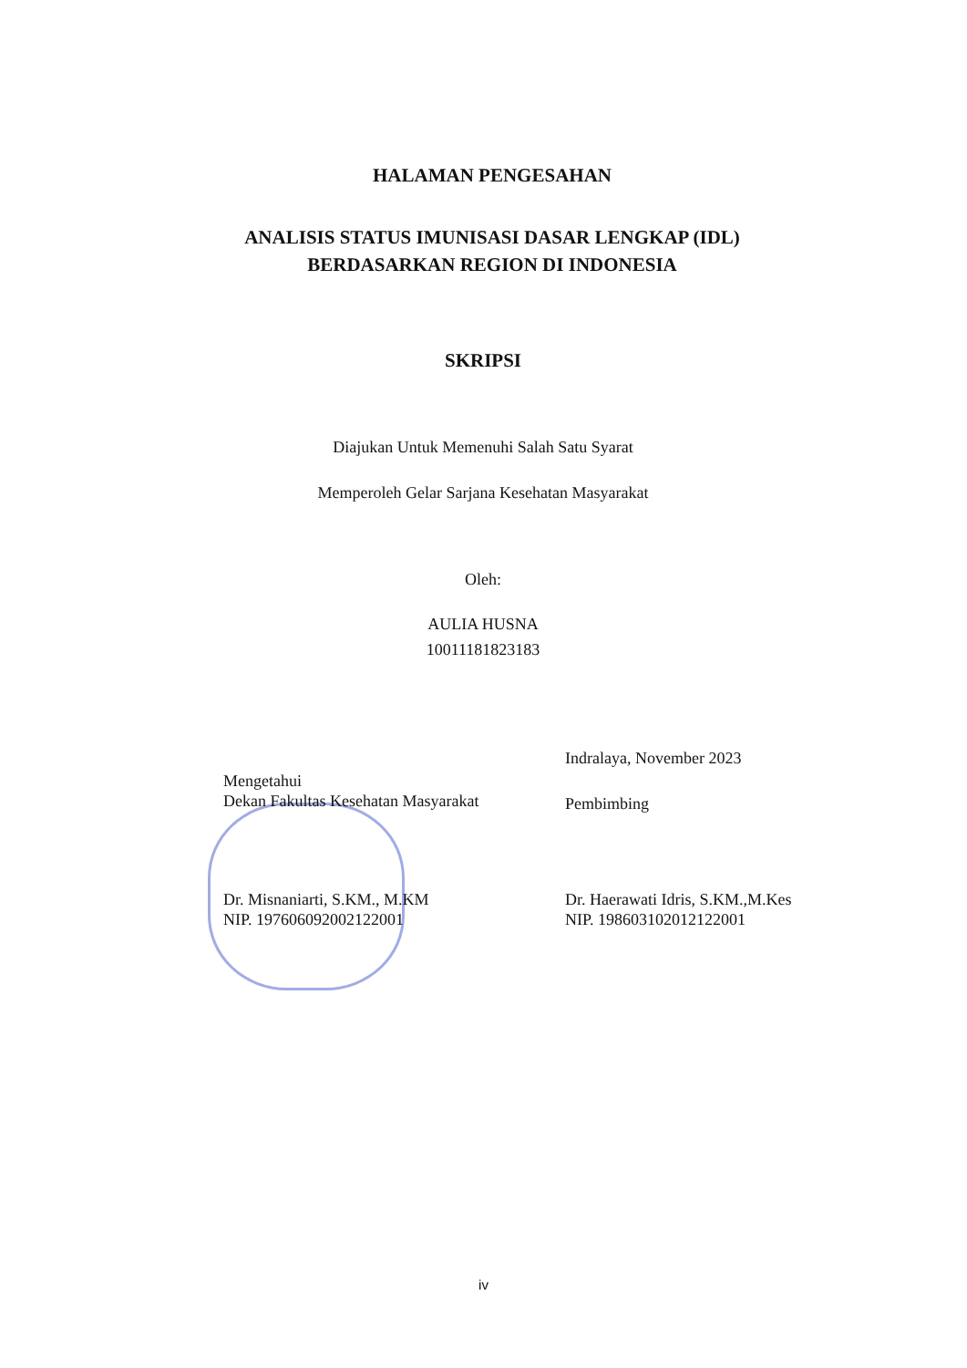HALAMAN PENGESAHAN
ANALISIS STATUS IMUNISASI DASAR LENGKAP (IDL)
BERDASARKAN REGION DI INDONESIA
SKRIPSI
Diajukan Untuk Memenuhi Salah Satu Syarat
Memperoleh Gelar Sarjana Kesehatan Masyarakat
Oleh:
AULIA HUSNA
10011181823183
Indralaya, November 2023
Mengetahui
Dekan Fakultas Kesehatan Masyarakat
Pembimbing
Dr. Misnaniarti, S.KM., M.KM
NIP. 197606092002122001
Dr. Haerawati Idris, S.KM.,M.Kes
NIP. 198603102012122001
iv